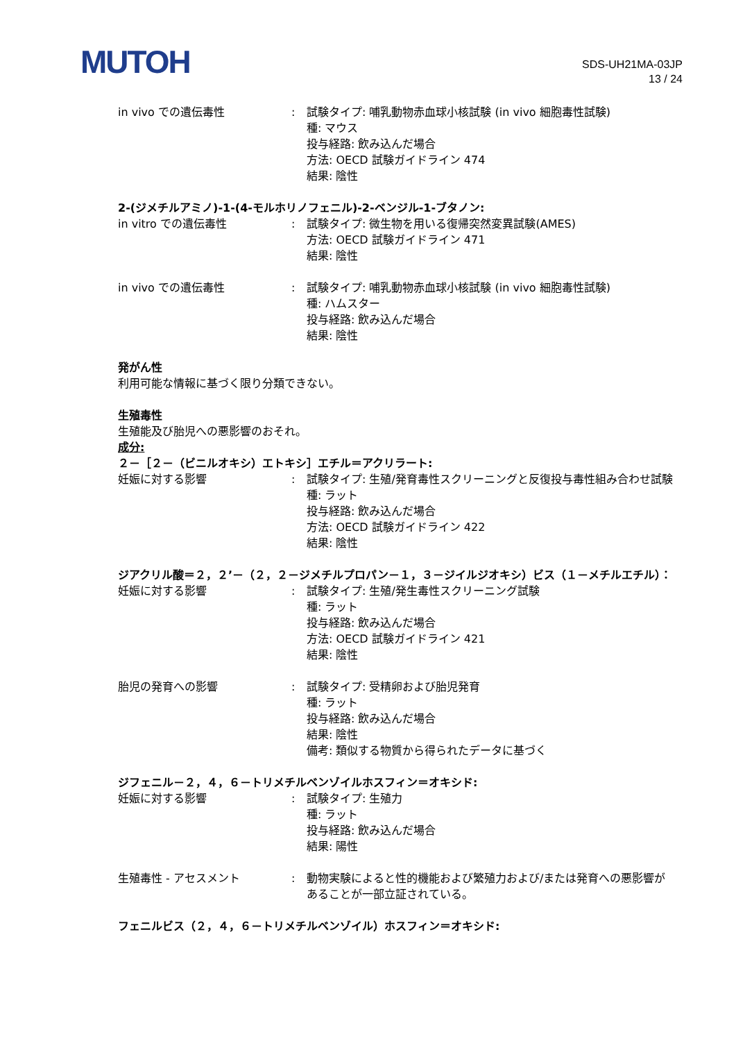MUTOH
SDS-UH21MA-03JP
13 / 24
in vivo での遺伝毒性 : 試験タイプ: 哺乳動物赤血球小核試験 (in vivo 細胞毒性試験)
種: マウス
投与経路: 飲み込んだ場合
方法: OECD 試験ガイドライン 474
結果: 陰性
2-(ジメチルアミノ)-1-(4-モルホリノフェニル)-2-ベンジル-1-ブタノン:
in vitro での遺伝毒性 : 試験タイプ: 微生物を用いる復帰突然変異試験(AMES)
方法: OECD 試験ガイドライン 471
結果: 陰性
in vivo での遺伝毒性 : 試験タイプ: 哺乳動物赤血球小核試験 (in vivo 細胞毒性試験)
種: ハムスター
投与経路: 飲み込んだ場合
結果: 陰性
発がん性
利用可能な情報に基づく限り分類できない。
生殖毒性
生殖能及び胎児への悪影響のおそれ。
成分:
２－［２－（ビニルオキシ）エトキシ］エチル＝アクリラート:
妊娠に対する影響 : 試験タイプ: 生殖/発育毒性スクリーニングと反復投与毒性組み合わせ試験
種: ラット
投与経路: 飲み込んだ場合
方法: OECD 試験ガイドライン 422
結果: 陰性
ジアクリル酸＝２，２’－（２，２－ジメチルプロパン－１，３－ジイルジオキシ）ビス（１－メチルエチル）：
妊娠に対する影響 : 試験タイプ: 生殖/発生毒性スクリーニング試験
種: ラット
投与経路: 飲み込んだ場合
方法: OECD 試験ガイドライン 421
結果: 陰性
胎児の発育への影響 : 試験タイプ: 受精卵および胎児発育
種: ラット
投与経路: 飲み込んだ場合
結果: 陰性
備考: 類似する物質から得られたデータに基づく
ジフェニル－２，４，６－トリメチルベンゾイルホスフィン＝オキシド:
妊娠に対する影響 : 試験タイプ: 生殖力
種: ラット
投与経路: 飲み込んだ場合
結果: 陽性
生殖毒性 - アセスメント : 動物実験によると性的機能および繁殖力および/または発育への悪影響があることが一部立証されている。
フェニルビス（２，４，６－トリメチルベンゾイル）ホスフィン＝オキシド: